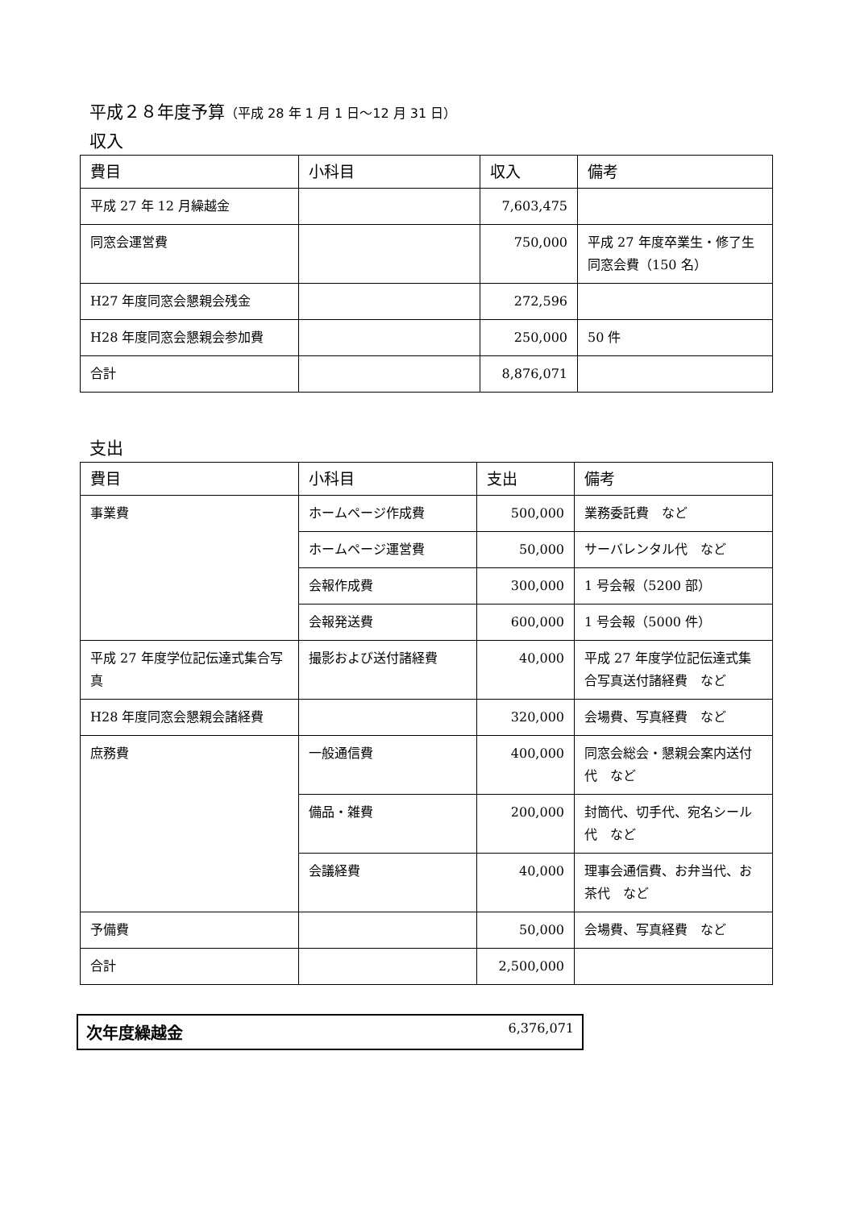平成２８年度予算（平成 28 年 1 月 1 日〜12 月 31 日）
収入
| 費目 | 小科目 | 収入 | 備考 |
| --- | --- | --- | --- |
| 平成 27 年 12 月繰越金 | | 7,603,475 | |
| 同窓会運営費 | | 750,000 | 平成 27 年度卒業生・修了生同窓会費（150 名） |
| H27 年度同窓会懇親会残金 | | 272,596 | |
| H28 年度同窓会懇親会参加費 | | 250,000 | 50 件 |
| 合計 | | 8,876,071 | |
支出
| 費目 | 小科目 | 支出 | 備考 |
| --- | --- | --- | --- |
| 事業費 | ホームページ作成費 | 500,000 | 業務委託費 など |
| | ホームページ運営費 | 50,000 | サーバレンタル代 など |
| | 会報作成費 | 300,000 | 1 号会報（5200 部） |
| | 会報発送費 | 600,000 | 1 号会報（5000 件） |
| 平成 27 年度学位記伝達式集合写真 | 撮影および送付諸経費 | 40,000 | 平成 27 年度学位記伝達式集合写真送付諸経費 など |
| H28 年度同窓会懇親会諸経費 | | 320,000 | 会場費、写真経費 など |
| 庶務費 | 一般通信費 | 400,000 | 同窓会総会・懇親会案内送付代 など |
| | 備品・雑費 | 200,000 | 封筒代、切手代、宛名シール代 など |
| | 会議経費 | 40,000 | 理事会通信費、お弁当代、お茶代 など |
| 予備費 | | 50,000 | 会場費、写真経費 など |
| 合計 | | 2,500,000 | |
次年度繰越金 6,376,071